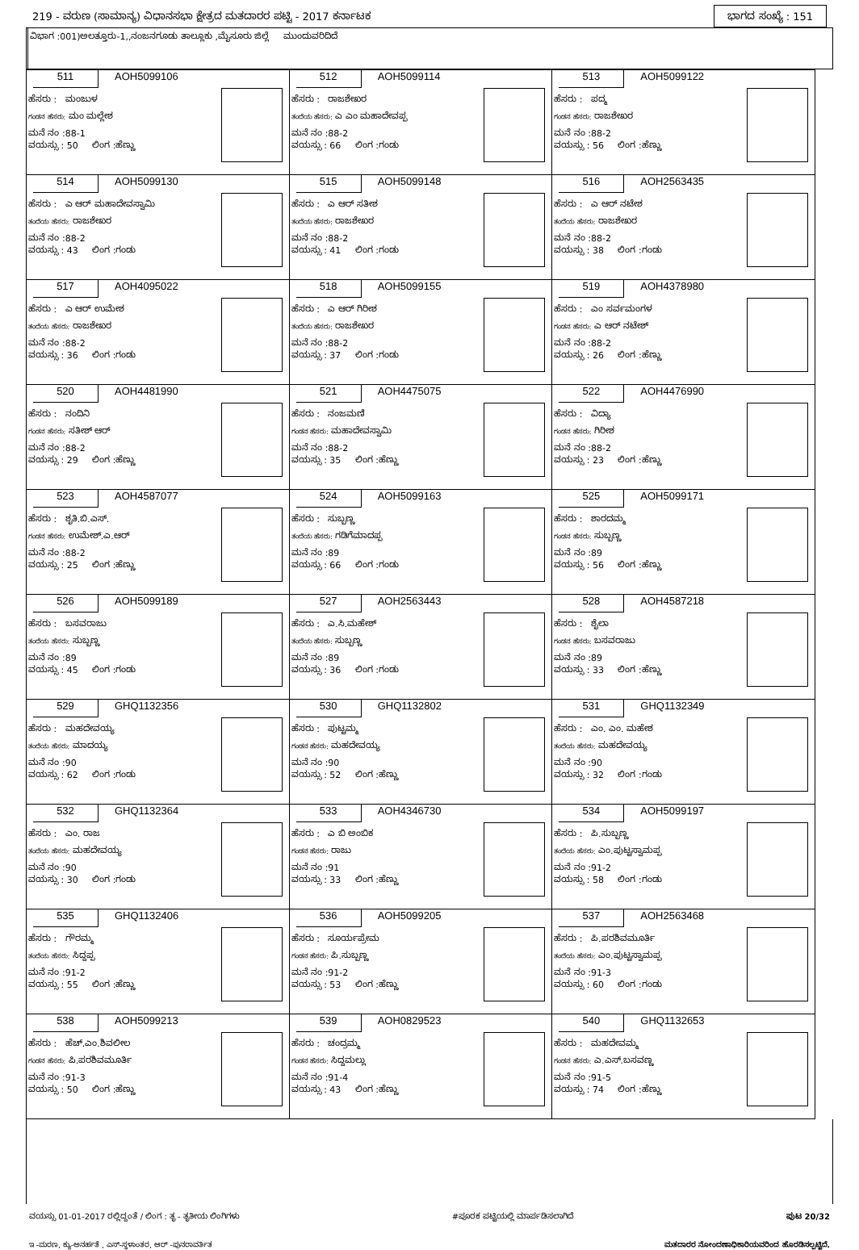219 - ವರುಣ (ಸಾಮಾನ್ಯ) ವಿಧಾನಸಭಾ ಕ್ಷೇತ್ರದ ಮತದಾರರ ಪಟ್ಟಿ - 2017 ಕರ್ನಾಟಕ ಭಾಗದ ಸಂಖ್ಯೆ : 151
ವಿಭಾಗ :001)ಅಲತ್ತೂರು-1,,ನಂಜನಗೂಡು ತಾಲ್ಲೂಕು ,ಮೈಸೂರು ಜಿಲ್ಲೆ ಮುಂದುವರಿದಿದೆ
| 511 AOH5099106 ಹೆಸರು : ಮಂಜುಳ ಗಂಡನ ಹೆಸರು: ಮಂ ಮಲ್ಲೇಶ ಮನೆ ನಂ :88-1 ವಯಸ್ಸು : 50 ಲಿಂಗ :ಹೆಣ್ಣು | 512 AOH5099114 ಹೆಸರು : ರಾಜಶೇಖರ ತಂದೆಯ ಹೆಸರು: ಎ ಎಂ ಮಹಾದೇವಪ್ಪ ಮನೆ ನಂ :88-2 ವಯಸ್ಸು : 66 ಲಿಂಗ :ಗಂಡು | 513 AOH5099122 ಹೆಸರು : ಪದ್ಮ ಗಂಡನ ಹೆಸರು: ರಾಜಶೇಖರ ಮನೆ ನಂ :88-2 ವಯಸ್ಸು : 56 ಲಿಂಗ :ಹೆಣ್ಣು |
| 514 AOH5099130 ಹೆಸರು : ಎ ಆರ್ ಮಹಾದೇವಸ್ವಾಮಿ ತಂದೆಯ ಹೆಸರು: ರಾಜಶೇಖರ ಮನೆ ನಂ :88-2 ವಯಸ್ಸು : 43 ಲಿಂಗ :ಗಂಡು | 515 AOH5099148 ಹೆಸರು : ಎ ಆರ್ ಸತೀಶ ತಂದೆಯ ಹೆಸರು: ರಾಜಶೇಖರ ಮನೆ ನಂ :88-2 ವಯಸ್ಸು : 41 ಲಿಂಗ :ಗಂಡು | 516 AOH2563435 ಹೆಸರು : ಎ ಆರ್ ನಟೇಶ ತಂದೆಯ ಹೆಸರು: ರಾಜಶೇಖರ ಮನೆ ನಂ :88-2 ವಯಸ್ಸು : 38 ಲಿಂಗ :ಗಂಡು |
| 517 AOH4095022 ಹೆಸರು : ಎ ಆರ್ ಉಮೇಶ ತಂದೆಯ ಹೆಸರು: ರಾಜಶೇಖರ ಮನೆ ನಂ :88-2 ವಯಸ್ಸು : 36 ಲಿಂಗ :ಗಂಡು | 518 AOH5099155 ಹೆಸರು : ಎ ಆರ್ ಗಿರೀಶ ತಂದೆಯ ಹೆಸರು: ರಾಜಶೇಖರ ಮನೆ ನಂ :88-2 ವಯಸ್ಸು : 37 ಲಿಂಗ :ಗಂಡು | 519 AOH4378980 ಹೆಸರು : ಎಂ ಸರ್ವಮಂಗಳ ಗಂಡನ ಹೆಸರು: ಎ ಆರ್ ನಟೇಶ್ ಮನೆ ನಂ :88-2 ವಯಸ್ಸು : 26 ಲಿಂಗ :ಹೆಣ್ಣು |
| 520 AOH4481990 ಹೆಸರು : ನಂದಿನಿ ಗಂಡನ ಹೆಸರು: ಸತೀಶ್ ಆರ್ ಮನೆ ನಂ :88-2 ವಯಸ್ಸು : 29 ಲಿಂಗ :ಹೆಣ್ಣು | 521 AOH4475075 ಹೆಸರು : ನಂಜಮಣಿ ಗಂಡನ ಹೆಸರು: ಮಹಾದೇವಸ್ವಾಮಿ ಮನೆ ನಂ :88-2 ವಯಸ್ಸು : 35 ಲಿಂಗ :ಹೆಣ್ಣು | 522 AOH4476990 ಹೆಸರು : ವಿದ್ಯಾ ಗಂಡನ ಹೆಸರು: ಗಿರೀಶ ಮನೆ ನಂ :88-2 ವಯಸ್ಸು : 23 ಲಿಂಗ :ಹೆಣ್ಣು |
| 523 AOH4587077 ಹೆಸರು : ಶೃತಿ.ಬಿ.ಎಸ್. ಗಂಡನ ಹೆಸರು: ಉಮೇಶ್.ಎ.ಆರ್ ಮನೆ ನಂ :88-2 ವಯಸ್ಸು : 25 ಲಿಂಗ :ಹೆಣ್ಣು | 524 AOH5099163 ಹೆಸರು : ಸುಬ್ಬಣ್ಣ ತಂದೆಯ ಹೆಸರು: ಗಡಿಗೆಮಾದಪ್ಪ ಮನೆ ನಂ :89 ವಯಸ್ಸು : 66 ಲಿಂಗ :ಗಂಡು | 525 AOH5099171 ಹೆಸರು : ಶಾರದಮ್ಮ ಗಂಡನ ಹೆಸರು: ಸುಬ್ಬಣ್ಣ ಮನೆ ನಂ :89 ವಯಸ್ಸು : 56 ಲಿಂಗ :ಹೆಣ್ಣು |
| 526 AOH5099189 ಹೆಸರು : ಬಸವರಾಜು ತಂದೆಯ ಹೆಸರು: ಸುಬ್ಬಣ್ಣ ಮನೆ ನಂ :89 ವಯಸ್ಸು : 45 ಲಿಂಗ :ಗಂಡು | 527 AOH2563443 ಹೆಸರು : ಎ.ಸಿ.ಮಹೇಶ್ ತಂದೆಯ ಹೆಸರು: ಸುಬ್ಬಣ್ಣ ಮನೆ ನಂ :89 ವಯಸ್ಸು : 36 ಲಿಂಗ :ಗಂಡು | 528 AOH4587218 ಹೆಸರು : ಶೈಲಾ ಗಂಡನ ಹೆಸರು: ಬಸವರಾಜು ಮನೆ ನಂ :89 ವಯಸ್ಸು : 33 ಲಿಂಗ :ಹೆಣ್ಣು |
| 529 GHQ1132356 ಹೆಸರು : ಮಹದೇವಯ್ಯ ತಂದೆಯ ಹೆಸರು: ಮಾದಯ್ಯ ಮನೆ ನಂ :90 ವಯಸ್ಸು : 62 ಲಿಂಗ :ಗಂಡು | 530 GHQ1132802 ಹೆಸರು : ಪುಟ್ಟಮ್ಮ ಗಂಡನ ಹೆಸರು: ಮಹದೇವಯ್ಯ ಮನೆ ನಂ :90 ವಯಸ್ಸು : 52 ಲಿಂಗ :ಹೆಣ್ಣು | 531 GHQ1132349 ಹೆಸರು : ಎಂ. ಎಂ. ಮಹೇಶ ತಂದೆಯ ಹೆಸರು: ಮಹದೇವಯ್ಯ ಮನೆ ನಂ :90 ವಯಸ್ಸು : 32 ಲಿಂಗ :ಗಂಡು |
| 532 GHQ1132364 ಹೆಸರು : ಎಂ. ರಾಜ ತಂದೆಯ ಹೆಸರು: ಮಹದೇವಯ್ಯ ಮನೆ ನಂ :90 ವಯಸ್ಸು : 30 ಲಿಂಗ :ಗಂಡು | 533 AOH4346730 ಹೆಸರು : ಎ ಬಿ ಅಂಬಿಕ ಗಂಡನ ಹೆಸರು: ರಾಜು ಮನೆ ನಂ :91 ವಯಸ್ಸು : 33 ಲಿಂಗ :ಹೆಣ್ಣು | 534 AOH5099197 ಹೆಸರು : ಪಿ.ಸುಬ್ಬಣ್ಣ ತಂದೆಯ ಹೆಸರು: ಎಂ.ಪುಟ್ಟಸ್ವಾಮಪ್ಪ ಮನೆ ನಂ :91-2 ವಯಸ್ಸು : 58 ಲಿಂಗ :ಗಂಡು |
| 535 GHQ1132406 ಹೆಸರು : ಗೌರಮ್ಮ ತಂದೆಯ ಹೆಸರು: ಸಿದ್ದಪ್ಪ ಮನೆ ನಂ :91-2 ವಯಸ್ಸು : 55 ಲಿಂಗ :ಹೆಣ್ಣು | 536 AOH5099205 ಹೆಸರು : ಸೂರ್ಯಪ್ರೇಮ ಗಂಡನ ಹೆಸರು: ಪಿ.ಸುಬ್ಬಣ್ಣ ಮನೆ ನಂ :91-2 ವಯಸ್ಸು : 53 ಲಿಂಗ :ಹೆಣ್ಣು | 537 AOH2563468 ಹೆಸರು : ಪಿ.ಪರಶಿವಮೂರ್ತಿ ತಂದೆಯ ಹೆಸರು: ಎಂ.ಪುಟ್ಟಸ್ವಾಮಪ್ಪ ಮನೆ ನಂ :91-3 ವಯಸ್ಸು : 60 ಲಿಂಗ :ಗಂಡು |
| 538 AOH5099213 ಹೆಸರು : ಹೆಚ್.ಎಂ.ಶಿವಲೀಲ ಗಂಡನ ಹೆಸರು: ಪಿ.ಪರಶಿವಮೂರ್ತಿ ಮನೆ ನಂ :91-3 ವಯಸ್ಸು : 50 ಲಿಂಗ :ಹೆಣ್ಣು | 539 AOH0829523 ಹೆಸರು : ಚಂದ್ರಮ್ಮ ಗಂಡನ ಹೆಸರು: ಸಿದ್ದಮಲ್ಲು ಮನೆ ನಂ :91-4 ವಯಸ್ಸು : 43 ಲಿಂಗ :ಹೆಣ್ಣು | 540 GHQ1132653 ಹೆಸರು : ಮಹದೇವಮ್ಮ ಗಂಡನ ಹೆಸರು: ಎ.ಎಸ್.ಬಸವಣ್ಣ ಮನೆ ನಂ :91-5 ವಯಸ್ಸು : 74 ಲಿಂಗ :ಹೆಣ್ಣು |
ವಯಸ್ಸು 01-01-2017 ರಲ್ಲಿದ್ದಂತೆ / ಲಿಂಗ : ತೃ - ತೃತೀಯ ಲಿಂಗಿಗಳು #ಪೂರಕ ಪಟ್ಟಿಯಲ್ಲಿ ಮಾರ್ಪಡಿಸಲಾಗಿದೆ ಪುಟ 20/32
ಇ -ಮರಣ, ಕ್ಯು-ಅನರ್ಹತೆ , ಎಸ್-ಸ್ಥಳಾಂತರ, ಆರ್ -ಪುನರಾವರ್ತಿತ ಮತದಾರರ ನೋಂದಣಾಧಿಕಾರಿಯವರಿಂದ ಹೊರಡಿಸಲ್ಪಟ್ಟಿದೆ.